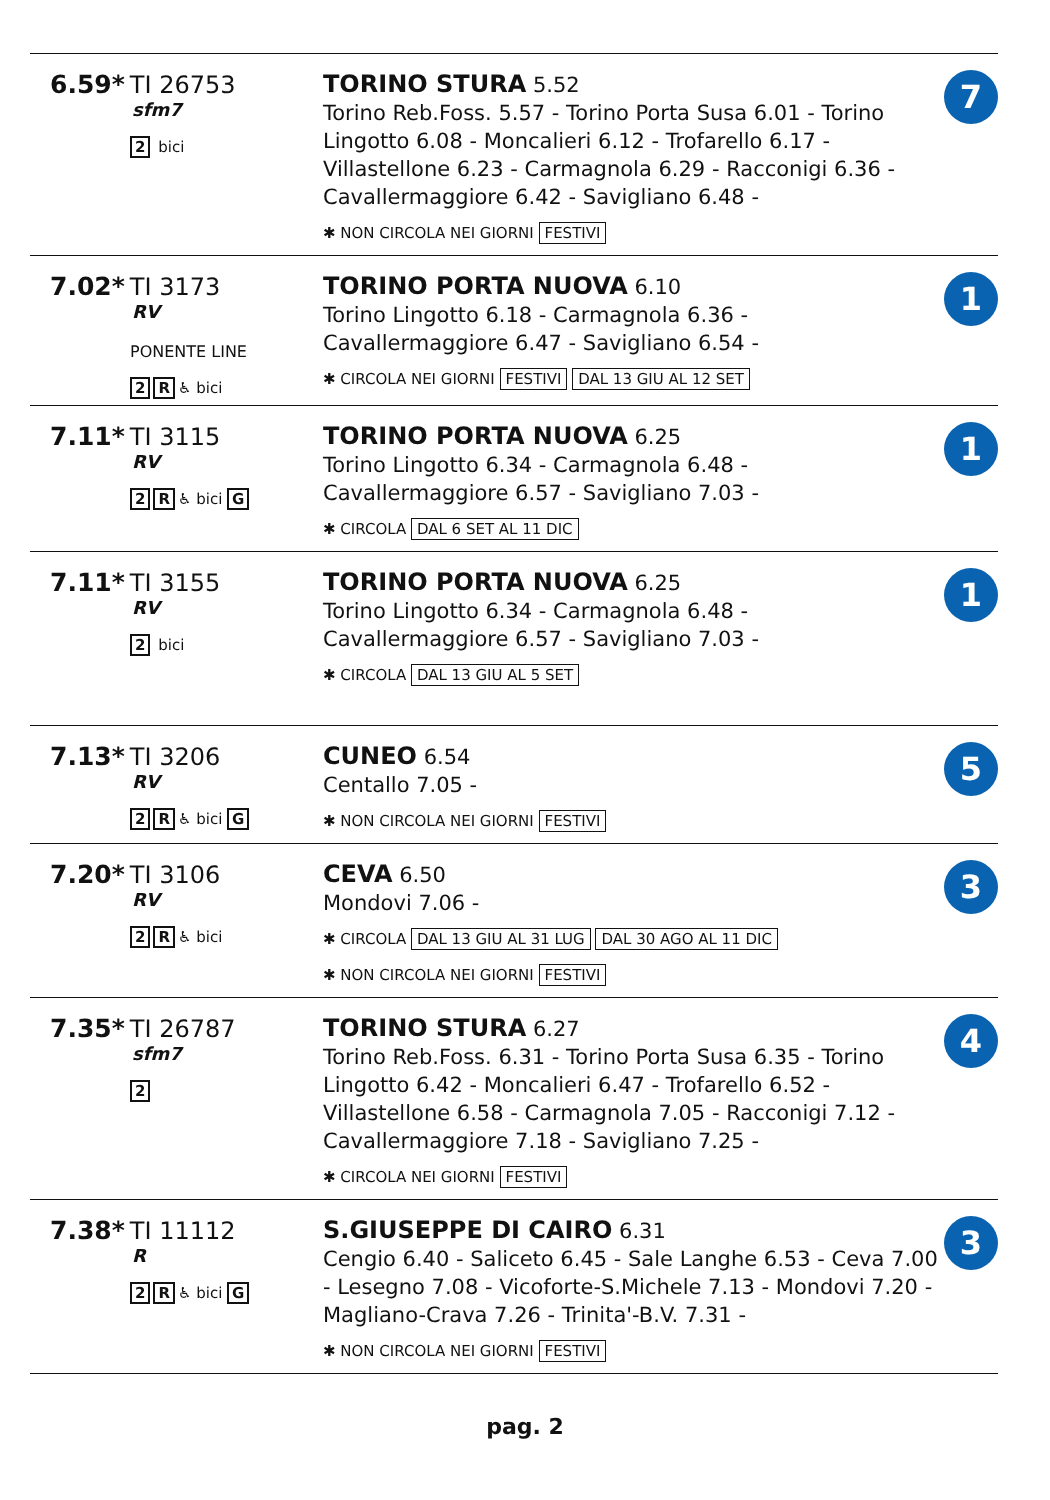| 6.59* TI 26753 sfm7 2 bici | TORINO STURA 5.52 Torino Reb.Foss. 5.57 - Torino Porta Susa 6.01 - Torino Lingotto 6.08 - Moncalieri 6.12 - Trofarello 6.17 - Villastellone 6.23 - Carmagnola 6.29 - Racconigi 6.36 - Cavallermaggiore 6.42 - Savigliano 6.48 - ✱ NON CIRCOLA NEI GIORNI FESTIVI | 7 |
| 7.02* TI 3173 RV PONENTE LINE 2 R ♿ bici | TORINO PORTA NUOVA 6.10 Torino Lingotto 6.18 - Carmagnola 6.36 - Cavallermaggiore 6.47 - Savigliano 6.54 - ✱ CIRCOLA NEI GIORNI FESTIVI DAL 13 GIU AL 12 SET | 1 |
| 7.11* TI 3115 RV 2 R ♿ bici G | TORINO PORTA NUOVA 6.25 Torino Lingotto 6.34 - Carmagnola 6.48 - Cavallermaggiore 6.57 - Savigliano 7.03 - ✱ CIRCOLA DAL 6 SET AL 11 DIC | 1 |
| 7.11* TI 3155 RV 2 bici | TORINO PORTA NUOVA 6.25 Torino Lingotto 6.34 - Carmagnola 6.48 - Cavallermaggiore 6.57 - Savigliano 7.03 - ✱ CIRCOLA DAL 13 GIU AL 5 SET | 1 |
| 7.13* TI 3206 RV 2 R ♿ bici G | CUNEO 6.54 Centallo 7.05 - ✱ NON CIRCOLA NEI GIORNI FESTIVI | 5 |
| 7.20* TI 3106 RV 2 R ♿ bici | CEVA 6.50 Mondovi 7.06 - ✱ CIRCOLA DAL 13 GIU AL 31 LUG DAL 30 AGO AL 11 DIC ✱ NON CIRCOLA NEI GIORNI FESTIVI | 3 |
| 7.35* TI 26787 sfm7 2 | TORINO STURA 6.27 Torino Reb.Foss. 6.31 - Torino Porta Susa 6.35 - Torino Lingotto 6.42 - Moncalieri 6.47 - Trofarello 6.52 - Villastellone 6.58 - Carmagnola 7.05 - Racconigi 7.12 - Cavallermaggiore 7.18 - Savigliano 7.25 - ✱ CIRCOLA NEI GIORNI FESTIVI | 4 |
| 7.38* TI 11112 R 2 R ♿ bici G | S.GIUSEPPE DI CAIRO 6.31 Cengio 6.40 - Saliceto 6.45 - Sale Langhe 6.53 - Ceva 7.00 - Lesegno 7.08 - Vicoforte-S.Michele 7.13 - Mondovi 7.20 - Magliano-Crava 7.26 - Trinita'-B.V. 7.31 - ✱ NON CIRCOLA NEI GIORNI FESTIVI | 3 |
pag. 2